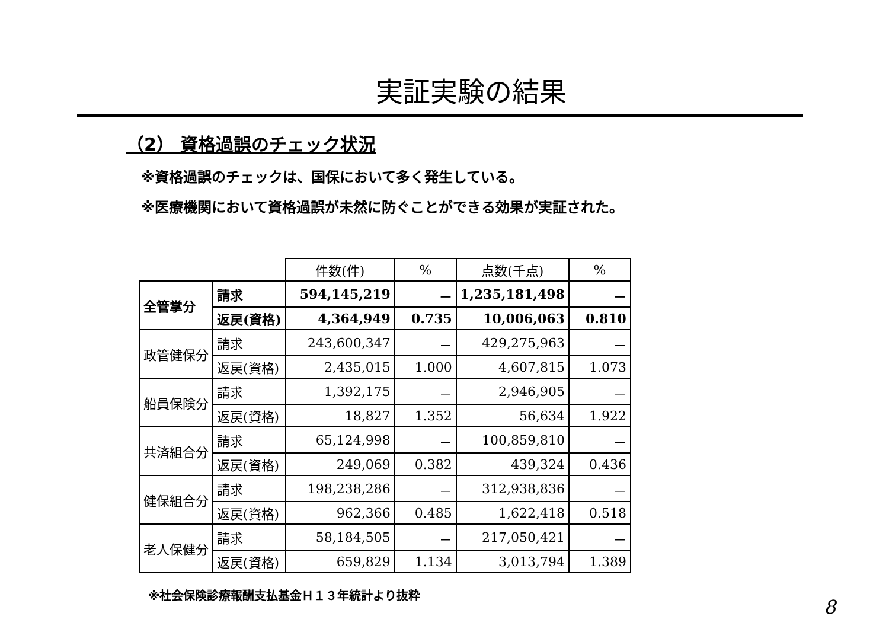実証実験の結果
（2） 資格過誤のチェック状況
※資格過誤のチェックは、国保において多く発生している。
※医療機関において資格過誤が未然に防ぐことができる効果が実証された。
| | | 件数(件) | % | 点数(千点) | % |
| --- | --- | --- | --- | --- | --- |
| 全管掌分 | 請求 | 594,145,219 | － | 1,235,181,498 | － |
| | 返戻(資格) | 4,364,949 | 0.735 | 10,006,063 | 0.810 |
| 政管健保分 | 請求 | 243,600,347 | － | 429,275,963 | － |
| | 返戻(資格) | 2,435,015 | 1.000 | 4,607,815 | 1.073 |
| 船員保険分 | 請求 | 1,392,175 | － | 2,946,905 | － |
| | 返戻(資格) | 18,827 | 1.352 | 56,634 | 1.922 |
| 共済組合分 | 請求 | 65,124,998 | － | 100,859,810 | － |
| | 返戻(資格) | 249,069 | 0.382 | 439,324 | 0.436 |
| 健保組合分 | 請求 | 198,238,286 | － | 312,938,836 | － |
| | 返戻(資格) | 962,366 | 0.485 | 1,622,418 | 0.518 |
| 老人保健分 | 請求 | 58,184,505 | － | 217,050,421 | － |
| | 返戻(資格) | 659,829 | 1.134 | 3,013,794 | 1.389 |
※社会保険診療報酬支払基金Ｈ１３年統計より抜粋
8